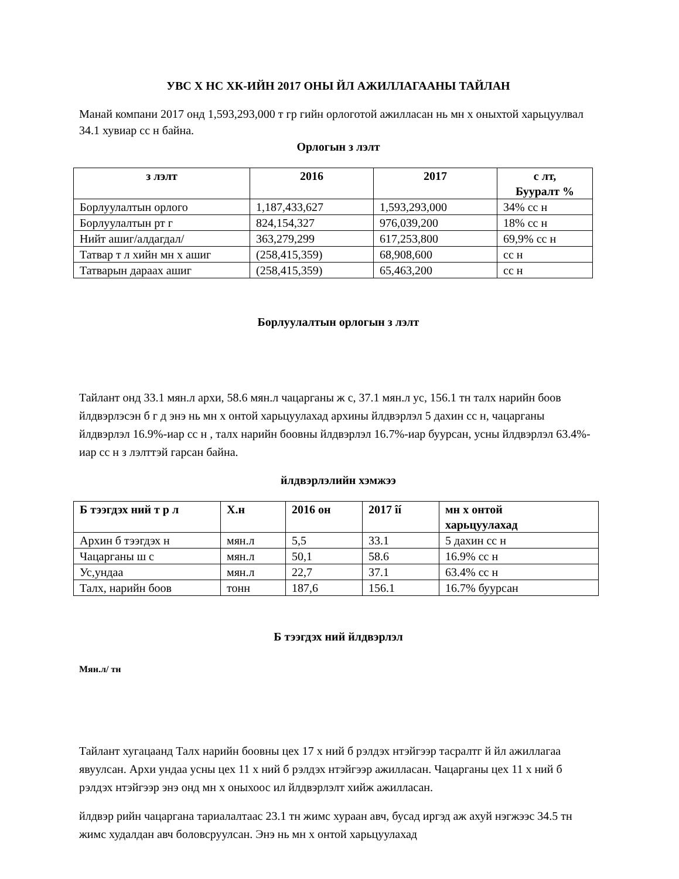УВС Х НС ХК-ИЙН 2017 ОНЫ ЙЛ АЖИЛЛАГААНЫ ТАЙЛАН
Манай компани 2017 онд 1,593,293,000 т гр гийн орлоготой ажилласан нь мн х оныхтой харьцуулвал 34.1 хувиар сс н байна.
Орлогын з лэлт
| з лэлт | 2016 | 2017 | с лт, Бууралт % |
| --- | --- | --- | --- |
| Борлуулалтын орлого | 1,187,433,627 | 1,593,293,000 | 34% сс н |
| Борлуулалтын рт г | 824,154,327 | 976,039,200 | 18% сс н |
| Нийт ашиг/алдагдал/ | 363,279,299 | 617,253,800 | 69,9% сс н |
| Татвар т л хийн мн х ашиг | (258,415,359) | 68,908,600 | сс н |
| Татварын дараах ашиг | (258,415,359) | 65,463,200 | сс н |
Борлуулалтын орлогын з лэлт
Тайлант онд 33.1 мян.л архи, 58.6 мян.л чацарганы ж с, 37.1 мян.л ус, 156.1 тн талх нарийн боов йлдвэрлэсэн б г д энэ нь мн х онтой харьцуулахад архины йлдвэрлэл 5 дахин сс н, чацарганы йлдвэрлэл 16.9%-иар сс н , талх нарийн боовны йлдвэрлэл 16.7%-иар буурсан, усны йлдвэрлэл 63.4%-иар сс н з лэлттэй гарсан байна.
йлдвэрлэлийн хэмжээ
| Б тээгдэх ний т р л | Х.н | 2016 он | 2017 îí | мн х онтой харьцуулахад |
| --- | --- | --- | --- | --- |
| Архин б тээгдэх н | мян.л | 5,5 | 33.1 | 5 дахин сс н |
| Чацарганы ш с | мян.л | 50,1 | 58.6 | 16.9% сс н |
| Ус,ундаа | мян.л | 22,7 | 37.1 | 63.4% сс н |
| Талх, нарийн боов | тонн | 187,6 | 156.1 | 16.7% буурсан |
Б тээгдэх ний йлдвэрлэл
Мян.л/ тн
Тайлант хугацаанд Талх нарийн боовны цех 17 х ний б рэлдэх нтэйгээр тасралтг й йл ажиллагаа явуулсан. Архи ундаа усны цех 11 х ний б рэлдэх нтэйгээр ажилласан. Чацарганы цех 11 х ний б рэлдэх нтэйгээр энэ онд мн х оныхоос ил йлдвэрлэлт хийж ажилласан.
йлдвэр рийн чацаргана тариалалтаас 23.1 тн жимс хураан авч, бусад иргэд аж ахуй нэгжээс 34.5 тн жимс худалдан авч боловсруулсан. Энэ нь мн х онтой харьцуулахад